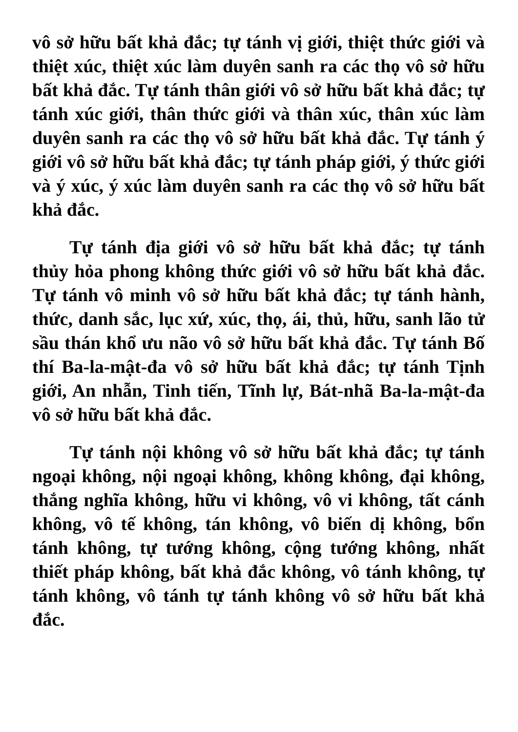vô sở hữu bất khả đắc; tự tánh vị giới, thiệt thức giới và thiệt xúc, thiệt xúc làm duyên sanh ra các thọ vô sở hữu bất khả đắc. Tự tánh thân giới vô sở hữu bất khả đắc; tự tánh xúc giới, thân thức giới và thân xúc, thân xúc làm duyên sanh ra các thọ vô sở hữu bất khả đắc. Tự tánh ý giới vô sở hữu bất khả đắc; tự tánh pháp giới, ý thức giới và ý xúc, ý xúc làm duyên sanh ra các thọ vô sở hữu bất khả đắc.
Tự tánh địa giới vô sở hữu bất khả đắc; tự tánh thủy hỏa phong không thức giới vô sở hữu bất khả đắc. Tự tánh vô minh vô sở hữu bất khả đắc; tự tánh hành, thức, danh sắc, lục xứ, xúc, thọ, ái, thủ, hữu, sanh lão tử sầu thán khổ ưu não vô sở hữu bất khả đắc. Tự tánh Bố thí Ba-la-mật-đa vô sở hữu bất khả đắc; tự tánh Tịnh giới, An nhẫn, Tinh tiến, Tĩnh lự, Bát-nhã Ba-la-mật-đa vô sở hữu bất khả đắc.
Tự tánh nội không vô sở hữu bất khả đắc; tự tánh ngoại không, nội ngoại không, không không, đại không, thắng nghĩa không, hữu vi không, vô vi không, tất cánh không, vô tế không, tán không, vô biến dị không, bổn tánh không, tự tướng không, cộng tướng không, nhất thiết pháp không, bất khả đắc không, vô tánh không, tự tánh không, vô tánh tự tánh không vô sở hữu bất khả đắc.